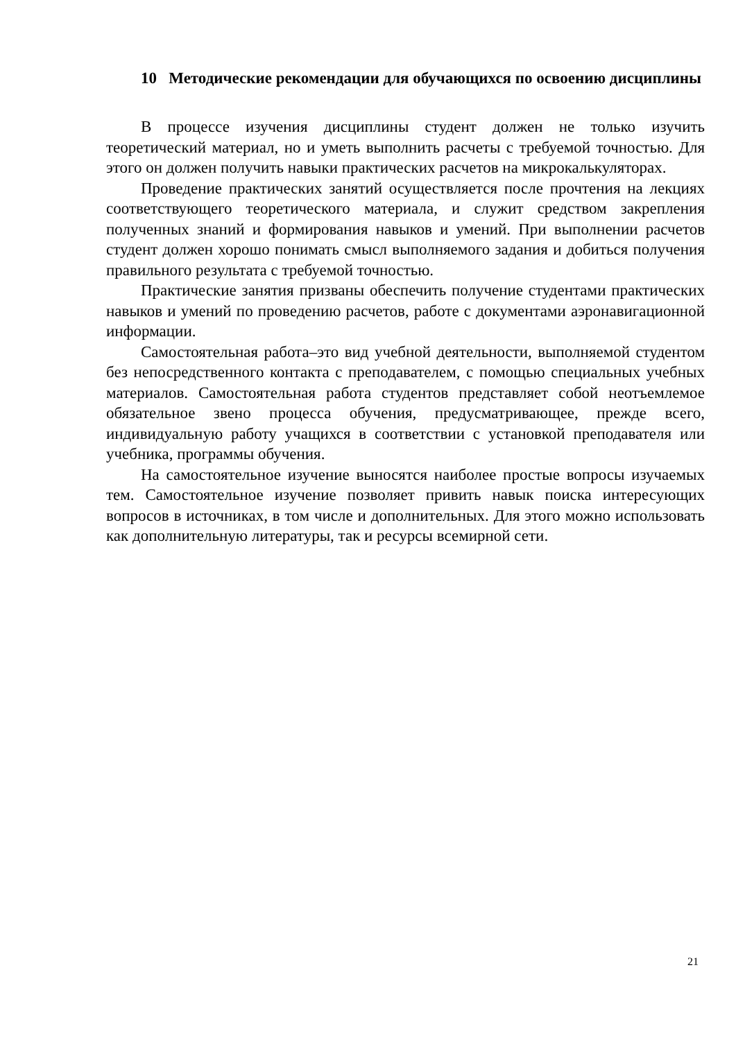10 Методические рекомендации для обучающихся по освоению дисциплины
В процессе изучения дисциплины студент должен не только изучить теоретический материал, но и уметь выполнить расчеты с требуемой точностью. Для этого он должен получить навыки практических расчетов на микрокалькуляторах.
Проведение практических занятий осуществляется после прочтения на лекциях соответствующего теоретического материала, и служит средством закрепления полученных знаний и формирования навыков и умений. При выполнении расчетов студент должен хорошо понимать смысл выполняемого задания и добиться получения правильного результата с требуемой точностью.
Практические занятия призваны обеспечить получение студентами практических навыков и умений по проведению расчетов, работе с документами аэронавигационной информации.
Самостоятельная работа–это вид учебной деятельности, выполняемой студентом без непосредственного контакта с преподавателем, с помощью специальных учебных материалов. Самостоятельная работа студентов представляет собой неотъемлемое обязательное звено процесса обучения, предусматривающее, прежде всего, индивидуальную работу учащихся в соответствии с установкой преподавателя или учебника, программы обучения.
На самостоятельное изучение выносятся наиболее простые вопросы изучаемых тем. Самостоятельное изучение позволяет привить навык поиска интересующих вопросов в источниках, в том числе и дополнительных. Для этого можно использовать как дополнительную литературы, так и ресурсы всемирной сети.
21